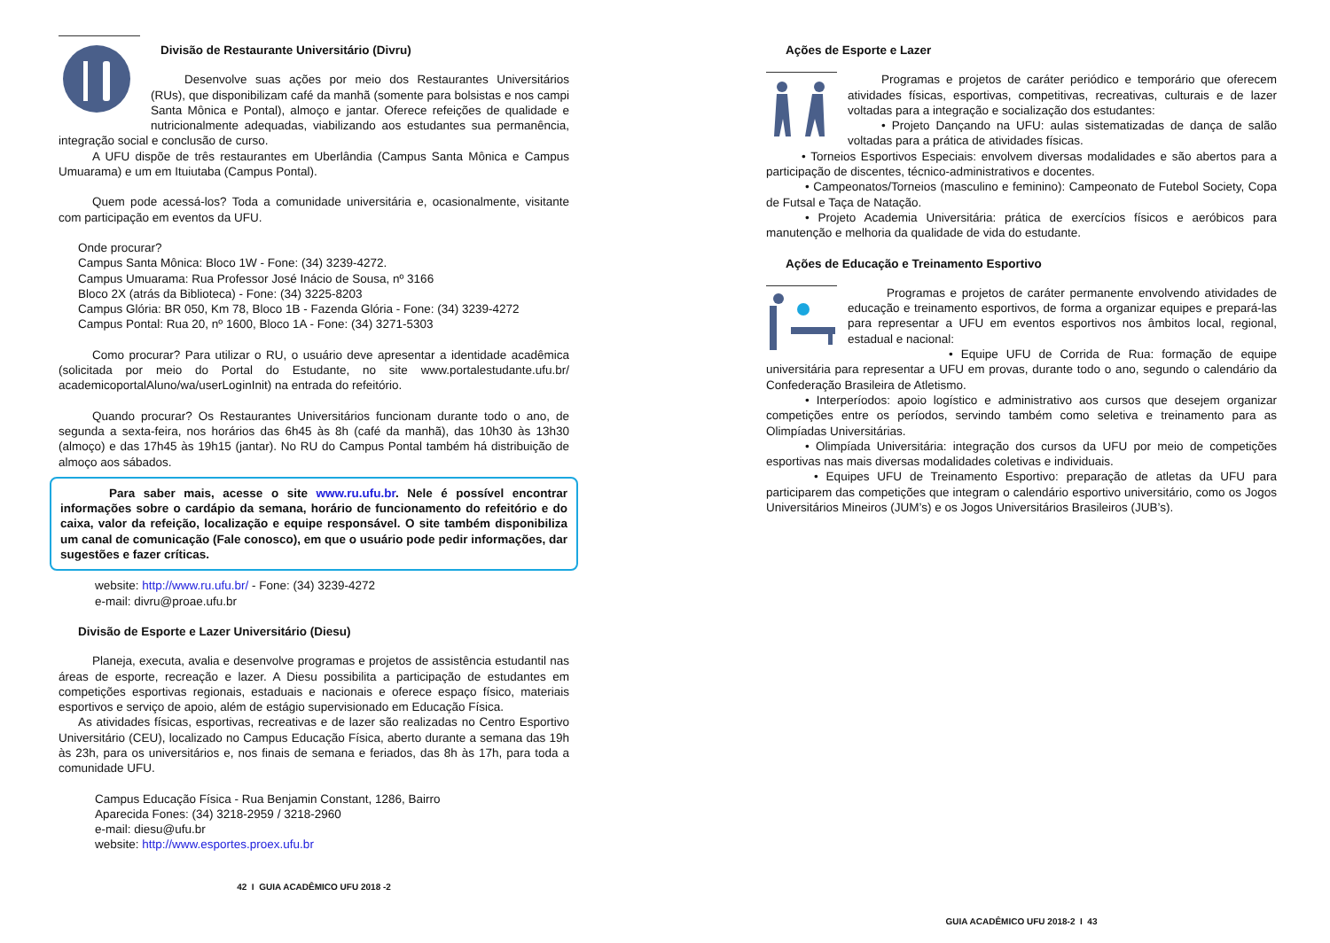Divisão de Restaurante Universitário (Divru)
Desenvolve suas ações por meio dos Restaurantes Universitários (RUs), que disponibilizam café da manhã (somente para bolsistas e nos campi Santa Mônica e Pontal), almoço e jantar. Oferece refeições de qualidade e nutricionalmente adequadas, viabilizando aos estudantes sua permanência, integração social e conclusão de curso.
A UFU dispõe de três restaurantes em Uberlândia (Campus Santa Mônica e Campus Umuarama) e um em Ituiutaba (Campus Pontal).
Quem pode acessá-los? Toda a comunidade universitária e, ocasionalmente, visitante com participação em eventos da UFU.
Onde procurar?
Campus Santa Mônica: Bloco 1W - Fone: (34) 3239-4272.
Campus Umuarama: Rua Professor José Inácio de Sousa, nº 3166
Bloco 2X (atrás da Biblioteca) - Fone: (34) 3225-8203
Campus Glória: BR 050, Km 78, Bloco 1B - Fazenda Glória - Fone: (34) 3239-4272
Campus Pontal: Rua 20, nº 1600, Bloco 1A - Fone: (34) 3271-5303
Como procurar? Para utilizar o RU, o usuário deve apresentar a identidade acadêmica (solicitada por meio do Portal do Estudante, no site www.portalestudante.ufu.br/ academicoportalAluno/wa/userLoginInit) na entrada do refeitório.
Quando procurar? Os Restaurantes Universitários funcionam durante todo o ano, de segunda a sexta-feira, nos horários das 6h45 às 8h (café da manhã), das 10h30 às 13h30 (almoço) e das 17h45 às 19h15 (jantar). No RU do Campus Pontal também há distribuição de almoço aos sábados.
Para saber mais, acesse o site www.ru.ufu.br. Nele é possível encontrar informações sobre o cardápio da semana, horário de funcionamento do refeitório e do caixa, valor da refeição, localização e equipe responsável. O site também disponibiliza um canal de comunicação (Fale conosco), em que o usuário pode pedir informações, dar sugestões e fazer críticas.
website: http://www.ru.ufu.br/ - Fone: (34) 3239-4272
e-mail: divru@proae.ufu.br
Divisão de Esporte e Lazer Universitário (Diesu)
Planeja, executa, avalia e desenvolve programas e projetos de assistência estudantil nas áreas de esporte, recreação e lazer. A Diesu possibilita a participação de estudantes em competições esportivas regionais, estaduais e nacionais e oferece espaço físico, materiais esportivos e serviço de apoio, além de estágio supervisionado em Educação Física.
As atividades físicas, esportivas, recreativas e de lazer são realizadas no Centro Esportivo Universitário (CEU), localizado no Campus Educação Física, aberto durante a semana das 19h às 23h, para os universitários e, nos finais de semana e feriados, das 8h às 17h, para toda a comunidade UFU.
Campus Educação Física - Rua Benjamin Constant, 1286, Bairro
Aparecida Fones: (34) 3218-2959 / 3218-2960
e-mail: diesu@ufu.br
website: http://www.esportes.proex.ufu.br
42 I GUIA ACADÊMICO UFU 2018 -2
Ações de Esporte e Lazer
Programas e projetos de caráter periódico e temporário que oferecem atividades físicas, esportivas, competitivas, recreativas, culturais e de lazer voltadas para a integração e socialização dos estudantes:
• Projeto Dançando na UFU: aulas sistematizadas de dança de salão voltadas para a prática de atividades físicas.
• Torneios Esportivos Especiais: envolvem diversas modalidades e são abertos para a participação de discentes, técnico-administrativos e docentes.
• Campeonatos/Torneios (masculino e feminino): Campeonato de Futebol Society, Copa de Futsal e Taça de Natação.
• Projeto Academia Universitária: prática de exercícios físicos e aeróbicos para manutenção e melhoria da qualidade de vida do estudante.
Ações de Educação e Treinamento Esportivo
Programas e projetos de caráter permanente envolvendo atividades de educação e treinamento esportivos, de forma a organizar equipes e prepará-las para representar a UFU em eventos esportivos nos âmbitos local, regional, estadual e nacional:
• Equipe UFU de Corrida de Rua: formação de equipe universitária para representar a UFU em provas, durante todo o ano, segundo o calendário da Confederação Brasileira de Atletismo.
• Interperíodos: apoio logístico e administrativo aos cursos que desejem organizar competições entre os períodos, servindo também como seletiva e treinamento para as Olimpíadas Universitárias.
• Olimpíada Universitária: integração dos cursos da UFU por meio de competições esportivas nas mais diversas modalidades coletivas e individuais.
• Equipes UFU de Treinamento Esportivo: preparação de atletas da UFU para participarem das competições que integram o calendário esportivo universitário, como os Jogos Universitários Mineiros (JUM’s) e os Jogos Universitários Brasileiros (JUB’s).
GUIA ACADÊMICO UFU 2018-2 I 43